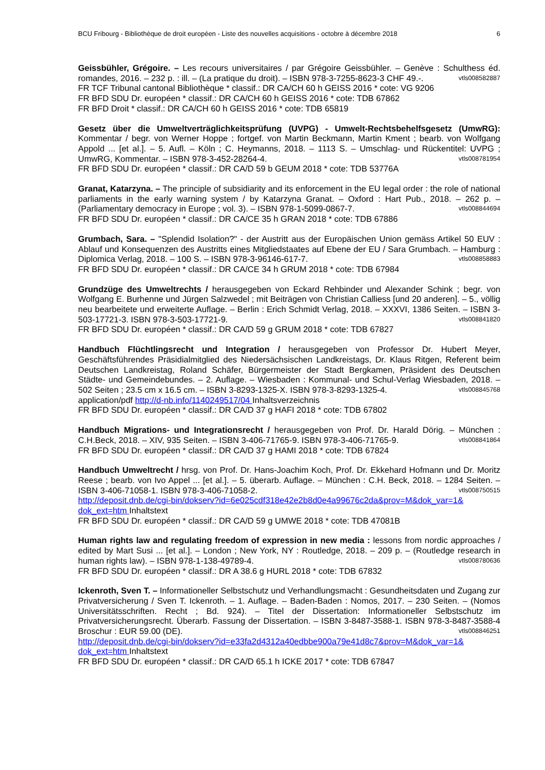BCU Fribourg - Bibliothèque de droit européen - Liste des nouvelles acquisitions - octobre à décembre 2018 6
Geissbühler, Grégoire. – Les recours universitaires / par Grégoire Geissbühler. – Genève : Schulthess éd. romandes, 2016. – 232 p. : ill. – (La pratique du droit). – ISBN 978-3-7255-8623-3 CHF 49.-. vtls008582887
FR TCF Tribunal cantonal Bibliothèque * classif.: DR CA/CH 60 h GEISS 2016 * cote: VG 9206
FR BFD SDU Dr. européen * classif.: DR CA/CH 60 h GEISS 2016 * cote: TDB 67862
FR BFD Droit * classif.: DR CA/CH 60 h GEISS 2016 * cote: TDB 65819
Gesetz über die Umweltverträglichkeitsprüfung (UVPG) - Umwelt-Rechtsbehelfsgesetz (UmwRG): Kommentar / begr. von Werner Hoppe ; fortgef. von Martin Beckmann, Martin Kment ; bearb. von Wolfgang Appold ... [et al.]. – 5. Aufl. – Köln ; C. Heymanns, 2018. – 1113 S. – Umschlag- und Rückentitel: UVPG ; UmwRG, Kommentar. – ISBN 978-3-452-28264-4. vtls008781954
FR BFD SDU Dr. européen * classif.: DR CA/D 59 b GEUM 2018 * cote: TDB 53776A
Granat, Katarzyna. – The principle of subsidiarity and its enforcement in the EU legal order : the role of national parliaments in the early warning system / by Katarzyna Granat. – Oxford : Hart Pub., 2018. – 262 p. – (Parliamentary democracy in Europe ; vol. 3). – ISBN 978-1-5099-0867-7. vtls008844694
FR BFD SDU Dr. européen * classif.: DR CA/CE 35 h GRAN 2018 * cote: TDB 67886
Grumbach, Sara. – "Splendid Isolation?" - der Austritt aus der Europäischen Union gemäss Artikel 50 EUV : Ablauf und Konsequenzen des Austritts eines Mitgliedstaates auf Ebene der EU / Sara Grumbach. – Hamburg : Diplomica Verlag, 2018. – 100 S. – ISBN 978-3-96146-617-7. vtls008858883
FR BFD SDU Dr. européen * classif.: DR CA/CE 34 h GRUM 2018 * cote: TDB 67984
Grundzüge des Umweltrechts / herausgegeben von Eckard Rehbinder und Alexander Schink ; begr. von Wolfgang E. Burhenne und Jürgen Salzwedel ; mit Beiträgen von Christian Calliess [und 20 anderen]. – 5., völlig neu bearbeitete und erweiterte Auflage. – Berlin : Erich Schmidt Verlag, 2018. – XXXVI, 1386 Seiten. – ISBN 3-503-17721-3. ISBN 978-3-503-17721-9. vtls008841820
FR BFD SDU Dr. européen * classif.: DR CA/D 59 g GRUM 2018 * cote: TDB 67827
Handbuch Flüchtlingsrecht und Integration / herausgegeben von Professor Dr. Hubert Meyer, Geschäftsführendes Präsidialmitglied des Niedersächsischen Landkreistags, Dr. Klaus Ritgen, Referent beim Deutschen Landkreistag, Roland Schäfer, Bürgermeister der Stadt Bergkamen, Präsident des Deutschen Städte- und Gemeindebundes. – 2. Auflage. – Wiesbaden : Kommunal- und Schul-Verlag Wiesbaden, 2018. – 502 Seiten ; 23.5 cm x 16.5 cm. – ISBN 3-8293-1325-X. ISBN 978-3-8293-1325-4. vtls008845768
application/pdf http://d-nb.info/1140249517/04 Inhaltsverzeichnis
FR BFD SDU Dr. européen * classif.: DR CA/D 37 g HAFI 2018 * cote: TDB 67802
Handbuch Migrations- und Integrationsrecht / herausgegeben von Prof. Dr. Harald Dörig. – München : C.H.Beck, 2018. – XIV, 935 Seiten. – ISBN 3-406-71765-9. ISBN 978-3-406-71765-9. vtls008841864
FR BFD SDU Dr. européen * classif.: DR CA/D 37 g HAMI 2018 * cote: TDB 67824
Handbuch Umweltrecht / hrsg. von Prof. Dr. Hans-Joachim Koch, Prof. Dr. Ekkehard Hofmann und Dr. Moritz Reese ; bearb. von Ivo Appel ... [et al.]. – 5. überarb. Auflage. – München : C.H. Beck, 2018. – 1284 Seiten. – ISBN 3-406-71058-1. ISBN 978-3-406-71058-2. vtls008750515
http://deposit.dnb.de/cgi-bin/dokserv?id=6e025cdf318e42e2b8d0e4a99676c2da&prov=M&dok_var=1& dok_ext=htm Inhaltstext
FR BFD SDU Dr. européen * classif.: DR CA/D 59 g UMWE 2018 * cote: TDB 47081B
Human rights law and regulating freedom of expression in new media : lessons from nordic approaches / edited by Mart Susi ... [et al.]. – London ; New York, NY : Routledge, 2018. – 209 p. – (Routledge research in human rights law). – ISBN 978-1-138-49789-4. vtls008780636
FR BFD SDU Dr. européen * classif.: DR A 38.6 g HURL 2018 * cote: TDB 67832
Ickenroth, Sven T. – Informationeller Selbstschutz und Verhandlungsmacht : Gesundheitsdaten und Zugang zur Privatversicherung / Sven T. Ickenroth. – 1. Auflage. – Baden-Baden : Nomos, 2017. – 230 Seiten. – (Nomos Universitätsschriften. Recht ; Bd. 924). – Titel der Dissertation: Informationeller Selbstschutz im Privatversicherungsrecht. Überarb. Fassung der Dissertation. – ISBN 3-8487-3588-1. ISBN 978-3-8487-3588-4 Broschur : EUR 59.00 (DE). vtls008846251
http://deposit.dnb.de/cgi-bin/dokserv?id=e33fa2d4312a40edbbe900a79e41d8c7&prov=M&dok_var=1& dok_ext=htm Inhaltstext
FR BFD SDU Dr. européen * classif.: DR CA/D 65.1 h ICKE 2017 * cote: TDB 67847